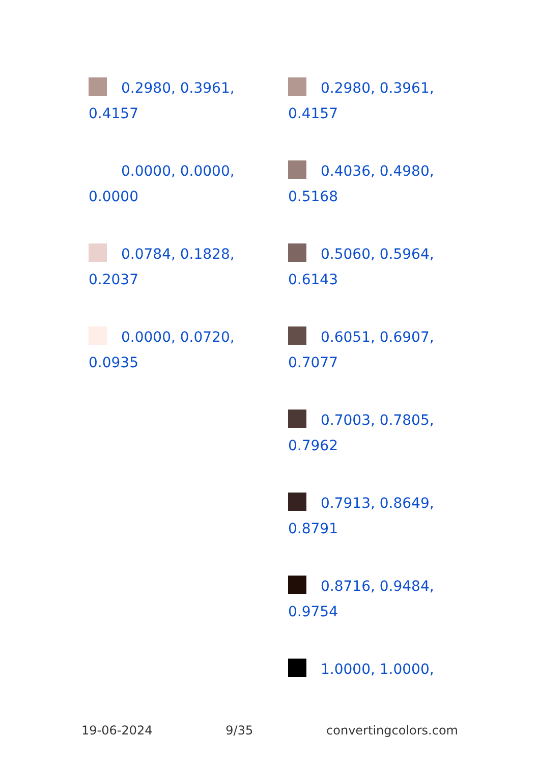0.2980, 0.3961, 0.4157
0.0000, 0.0000, 0.0000
0.0784, 0.1828, 0.2037
0.0000, 0.0720, 0.0935
0.2980, 0.3961, 0.4157
0.4036, 0.4980, 0.5168
0.5060, 0.5964, 0.6143
0.6051, 0.6907, 0.7077
0.7003, 0.7805, 0.7962
0.7913, 0.8649, 0.8791
0.8716, 0.9484, 0.9754
1.0000, 1.0000,
19-06-2024 9/35 convertingcolors.com